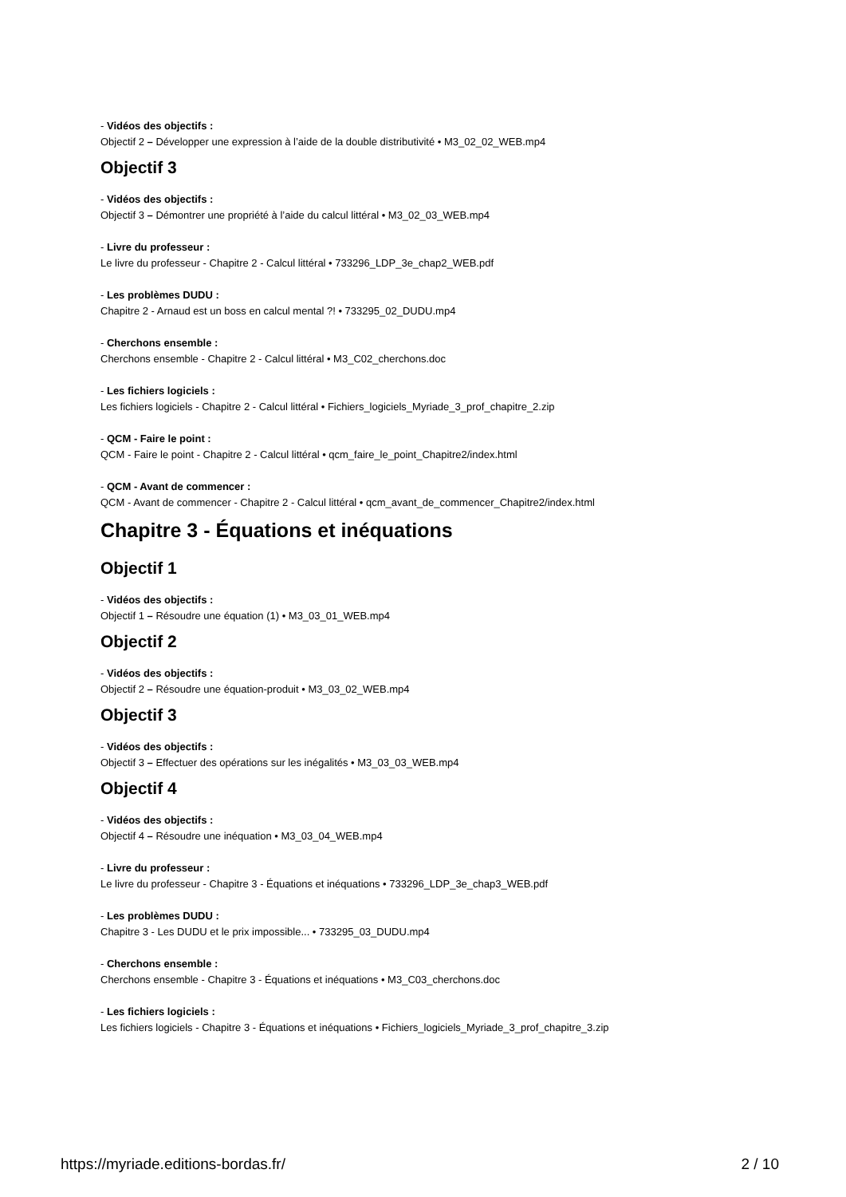- Vidéos des objectifs :
Objectif 2 – Développer une expression à l’aide de la double distributivité • M3_02_02_WEB.mp4
Objectif 3
- Vidéos des objectifs :
Objectif 3 – Démontrer une propriété à l’aide du calcul littéral • M3_02_03_WEB.mp4
- Livre du professeur :
Le livre du professeur - Chapitre 2 - Calcul littéral • 733296_LDP_3e_chap2_WEB.pdf
- Les problèmes DUDU :
Chapitre 2 - Arnaud est un boss en calcul mental ?! • 733295_02_DUDU.mp4
- Cherchons ensemble :
Cherchons ensemble - Chapitre 2 - Calcul littéral • M3_C02_cherchons.doc
- Les fichiers logiciels :
Les fichiers logiciels - Chapitre 2 - Calcul littéral • Fichiers_logiciels_Myriade_3_prof_chapitre_2.zip
- QCM - Faire le point :
QCM - Faire le point - Chapitre 2 - Calcul littéral • qcm_faire_le_point_Chapitre2/index.html
- QCM - Avant de commencer :
QCM - Avant de commencer - Chapitre 2 - Calcul littéral • qcm_avant_de_commencer_Chapitre2/index.html
Chapitre 3 - Équations et inéquations
Objectif 1
- Vidéos des objectifs :
Objectif 1 – Résoudre une équation (1) • M3_03_01_WEB.mp4
Objectif 2
- Vidéos des objectifs :
Objectif 2 – Résoudre une équation-produit • M3_03_02_WEB.mp4
Objectif 3
- Vidéos des objectifs :
Objectif 3 – Effectuer des opérations sur les inégalités • M3_03_03_WEB.mp4
Objectif 4
- Vidéos des objectifs :
Objectif 4 – Résoudre une inéquation • M3_03_04_WEB.mp4
- Livre du professeur :
Le livre du professeur - Chapitre 3 - Équations et inéquations • 733296_LDP_3e_chap3_WEB.pdf
- Les problèmes DUDU :
Chapitre 3 - Les DUDU et le prix impossible... • 733295_03_DUDU.mp4
- Cherchons ensemble :
Cherchons ensemble - Chapitre 3 - Équations et inéquations • M3_C03_cherchons.doc
- Les fichiers logiciels :
Les fichiers logiciels - Chapitre 3 - Équations et inéquations • Fichiers_logiciels_Myriade_3_prof_chapitre_3.zip
https://myriade.editions-bordas.fr/ 2 / 10